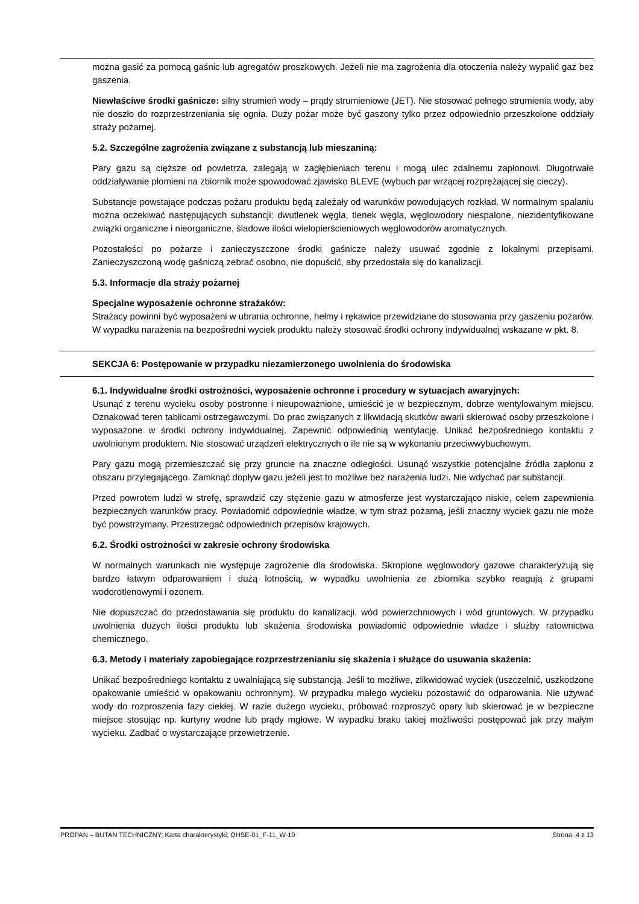można gasić za pomocą gaśnic lub agregatów proszkowych. Jeżeli nie ma zagrożenia dla otoczenia należy wypalić gaz bez gaszenia.
Niewłaściwe środki gaśnicze: silny strumień wody – prądy strumieniowe (JET). Nie stosować pełnego strumienia wody, aby nie doszło do rozprzestrzeniania się ognia. Duży pożar może być gaszony tylko przez odpowiednio przeszkolone oddziały straży pożarnej.
5.2. Szczególne zagrożenia związane z substancją lub mieszaniną:
Pary gazu są cięższe od powietrza, zalegają w zagłębieniach terenu i mogą ulec zdalnemu zapłonowi. Długotrwałe oddziaływanie płomieni na zbiornik może spowodować zjawisko BLEVE (wybuch par wrzącej rozprężającej się cieczy).
Substancje powstające podczas pożaru produktu będą zależały od warunków powodujących rozkład. W normalnym spalaniu można oczekiwać następujących substancji: dwutlenek węgla, tlenek węgla, węglowodory niespalone, niezidentyfikowane związki organiczne i nieorganiczne, śladowe ilości wielopierścieniowych węglowodorów aromatycznych.
Pozostałości po pożarze i zanieczyszczone środki gaśnicze należy usuwać zgodnie z lokalnymi przepisami. Zanieczyszczoną wodę gaśniczą zebrać osobno, nie dopuścić, aby przedostała się do kanalizacji.
5.3. Informacje dla straży pożarnej
Specjalne wyposażenie ochronne strażaków:
Strażacy powinni być wyposażeni w ubrania ochronne, hełmy i rękawice przewidziane do stosowania przy gaszeniu pożarów. W wypadku narażenia na bezpośredni wyciek produktu należy stosować środki ochrony indywidualnej wskazane w pkt. 8.
SEKCJA 6: Postępowanie w przypadku niezamierzonego uwolnienia do środowiska
6.1. Indywidualne środki ostrożności, wyposażenie ochronne i procedury w sytuacjach awaryjnych:
Usunąć z terenu wycieku osoby postronne i nieupoważnione, umieścić je w bezpiecznym, dobrze wentylowanym miejscu. Oznakować teren tablicami ostrzegawczymi. Do prac związanych z likwidacją skutków awarii skierować osoby przeszkolone i wyposażone w środki ochrony indywidualnej. Zapewnić odpowiednią wentylację. Unikać bezpośredniego kontaktu z uwolnionym produktem. Nie stosować urządzeń elektrycznych o ile nie są w wykonaniu przeciwwybuchowym.
Pary gazu mogą przemieszczać się przy gruncie na znaczne odległości. Usunąć wszystkie potencjalne źródła zapłonu z obszaru przylegającego. Zamknąć dopływ gazu jeżeli jest to możliwe bez narażenia ludzi. Nie wdychać par substancji.
Przed powrotem ludzi w strefę, sprawdzić czy stężenie gazu w atmosferze jest wystarczająco niskie, celem zapewnienia bezpiecznych warunków pracy. Powiadomić odpowiednie władze, w tym straż pożarną, jeśli znaczny wyciek gazu nie może być powstrzymany. Przestrzegać odpowiednich przepisów krajowych.
6.2. Środki ostrożności w zakresie ochrony środowiska
W normalnych warunkach nie występuje zagrożenie dla środowiska. Skroplone węglowodory gazowe charakteryzują się bardzo łatwym odparowaniem i dużą lotnością, w wypadku uwolnienia ze zbiornika szybko reagują z grupami wodorotlenowymi i ozonem.
Nie dopuszczać do przedostawania się produktu do kanalizacji, wód powierzchniowych i wód gruntowych. W przypadku uwolnienia dużych ilości produktu lub skażenia środowiska powiadomić odpowiednie władze i służby ratownictwa chemicznego.
6.3. Metody i materiały zapobiegające rozprzestrzenianiu się skażenia i służące do usuwania skażenia:
Unikać bezpośredniego kontaktu z uwalniającą się substancją. Jeśli to możliwe, zlikwidować wyciek (uszczelnić, uszkodzone opakowanie umieścić w opakowaniu ochronnym). W przypadku małego wycieku pozostawić do odparowania. Nie używać wody do rozproszenia fazy ciekłej. W razie dużego wycieku, próbować rozproszyć opary lub skierować je w bezpieczne miejsce stosując np. kurtyny wodne lub prądy mgłowe. W wypadku braku takiej możliwości postępować jak przy małym wycieku. Zadbać o wystarczające przewietrzenie.
PROPAN – BUTAN TECHNICZNY; Karta charakterystyki; QHSE-01_F-11_W-10 Strona: 4 z 13